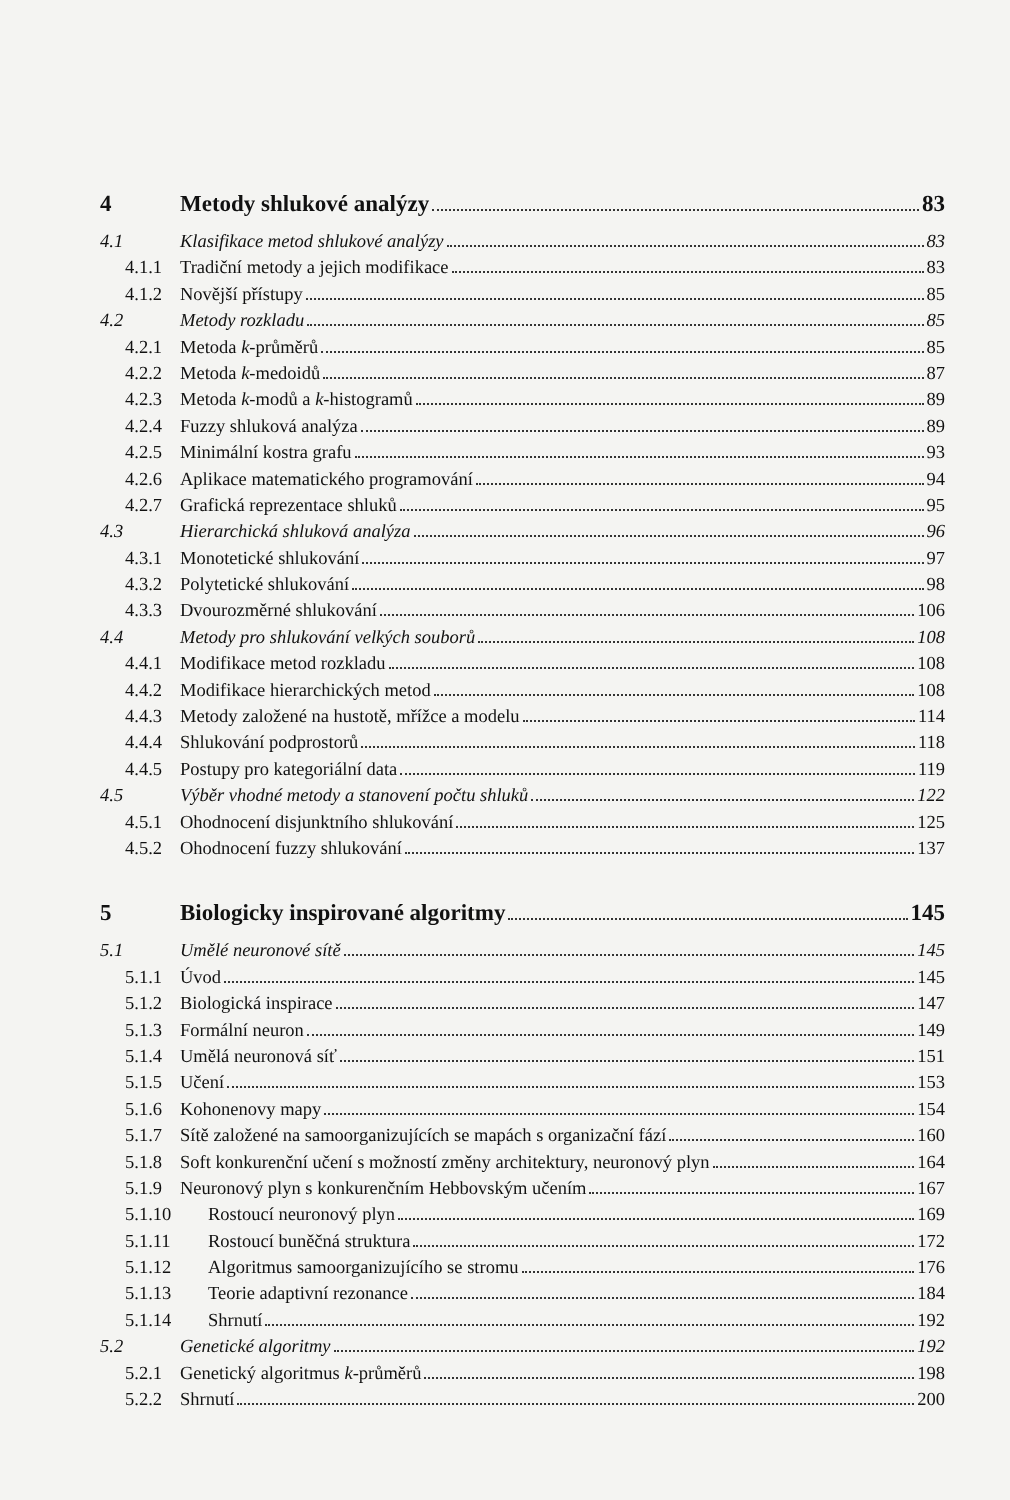4 Metody shlukové analýzy 83
4.1 Klasifikace metod shlukové analýzy 83
4.1.1 Tradiční metody a jejich modifikace 83
4.1.2 Novější přístupy 85
4.2 Metody rozkladu 85
4.2.1 Metoda k-průměrů 85
4.2.2 Metoda k-medoidů 87
4.2.3 Metoda k-modů a k-histogramů 89
4.2.4 Fuzzy shluková analýza 89
4.2.5 Minimální kostra grafu 93
4.2.6 Aplikace matematického programování 94
4.2.7 Grafická reprezentace shluků 95
4.3 Hierarchická shluková analýza 96
4.3.1 Monotetické shlukování 97
4.3.2 Polytetické shlukování 98
4.3.3 Dvourozměrné shlukování 106
4.4 Metody pro shlukování velkých souborů 108
4.4.1 Modifikace metod rozkladu 108
4.4.2 Modifikace hierarchických metod 108
4.4.3 Metody založené na hustotě, mřížce a modelu 114
4.4.4 Shlukování podprostorů 118
4.4.5 Postupy pro kategoriální data 119
4.5 Výběr vhodné metody a stanovení počtu shluků 122
4.5.1 Ohodnocení disjunktního shlukování 125
4.5.2 Ohodnocení fuzzy shlukování 137
5 Biologicky inspirované algoritmy 145
5.1 Umělé neuronové sítě 145
5.1.1 Úvod 145
5.1.2 Biologická inspirace 147
5.1.3 Formální neuron 149
5.1.4 Umělá neuronová síť 151
5.1.5 Učení 153
5.1.6 Kohonenovy mapy 154
5.1.7 Sítě založené na samoorganizujících se mapách s organizační fází 160
5.1.8 Soft konkurenční učení s možností změny architektury, neuronový plyn 164
5.1.9 Neuronový plyn s konkurenčním Hebbovským učením 167
5.1.10 Rostoucí neuronový plyn 169
5.1.11 Rostoucí buněčná struktura 172
5.1.12 Algoritmus samoorganizujícího se stromu 176
5.1.13 Teorie adaptivní rezonance 184
5.1.14 Shrnutí 192
5.2 Genetické algoritmy 192
5.2.1 Genetický algoritmus k-průměrů 198
5.2.2 Shrnutí 200